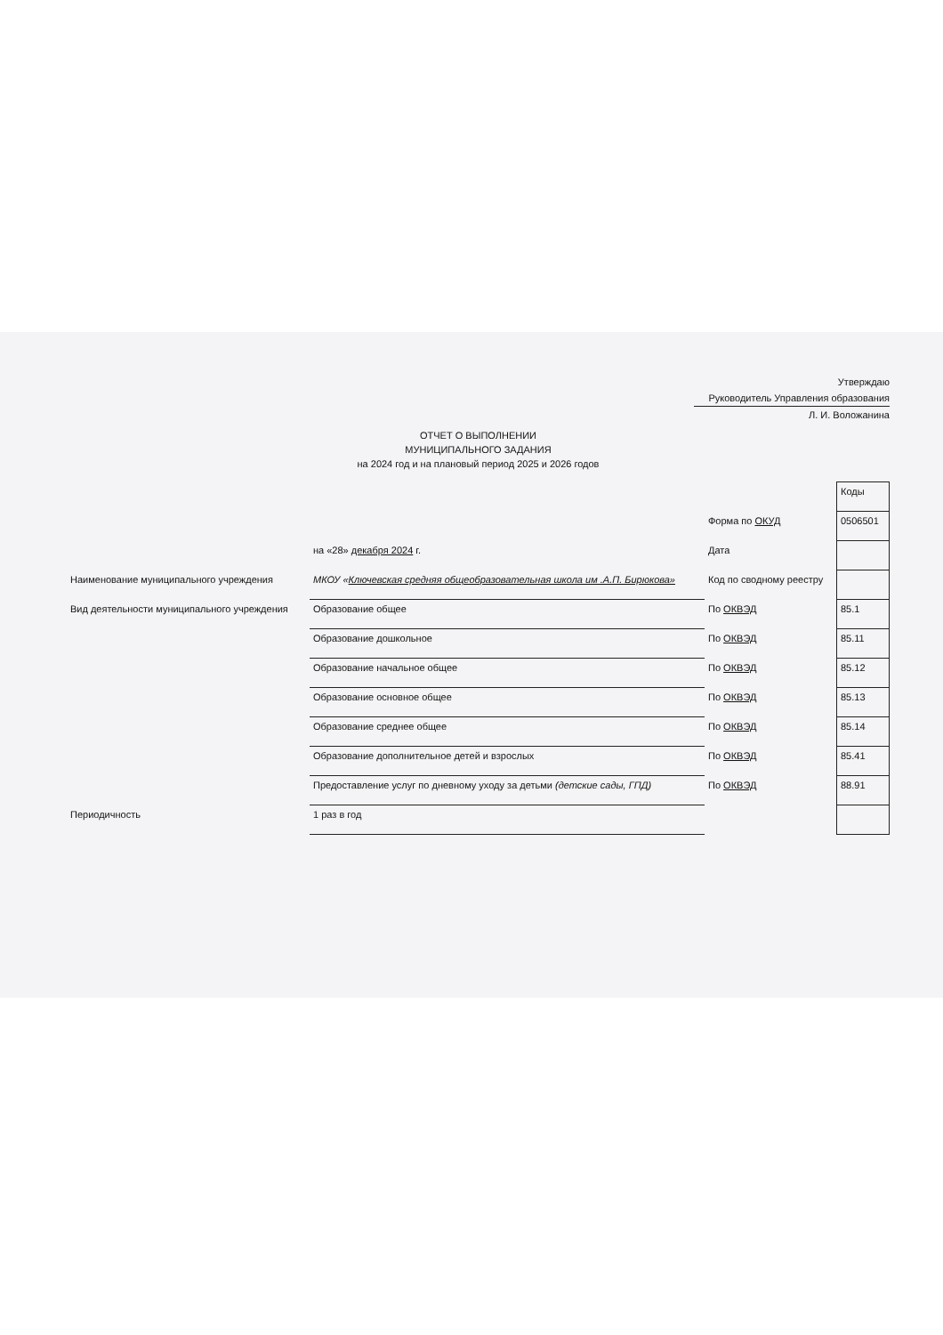Утверждаю
Руководитель Управления образования
Л. И. Воложанина
ОТЧЕТ О ВЫПОЛНЕНИИ
МУНИЦИПАЛЬНОГО ЗАДАНИЯ
на 2024 год и на плановый период 2025 и 2026 годов
| | | | Коды |
| | | Форма по ОКУД | 0506501 |
| | на «28» декабря 2024 г. | Дата | |
| Наименование муниципального учреждения | МКОУ « Ключевская средняя общеобразовательная школа им .А.П. Бирюкова» | Код по сводному реестру | |
| Вид деятельности муниципального учреждения | Образование общее | По ОКВЭД | 85.1 |
| | Образование дошкольное | По ОКВЭД | 85.11 |
| | Образование начальное общее | По ОКВЭД | 85.12 |
| | Образование основное общее | По ОКВЭД | 85.13 |
| | Образование среднее общее | По ОКВЭД | 85.14 |
| | Образование дополнительное детей и взрослых | По ОКВЭД | 85.41 |
| | Предоставление услуг по дневному уходу за детьми (детские сады, ГПД) | По ОКВЭД | 88.91 |
| Периодичность | 1 раз в год | | |